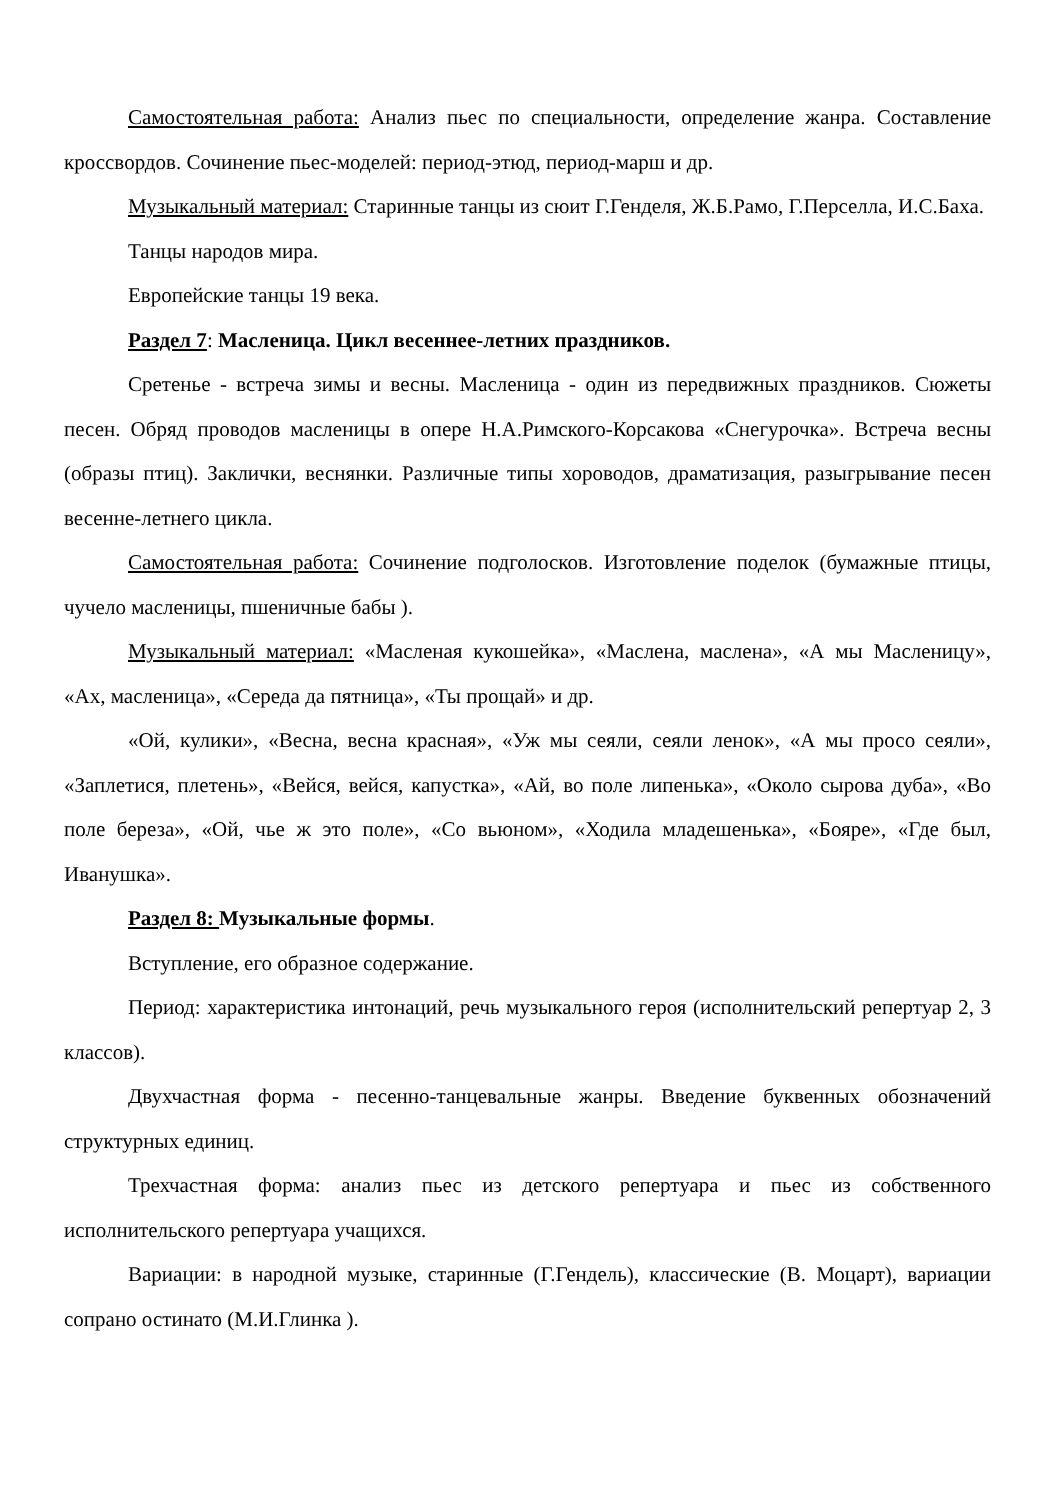Самостоятельная работа: Анализ пьес по специальности, определение жанра. Составление кроссвордов. Сочинение пьес-моделей: период-этюд, период-марш и др.
Музыкальный материал: Старинные танцы из сюит Г.Генделя, Ж.Б.Рамо, Г.Перселла, И.С.Баха.
Танцы народов мира.
Европейские танцы 19 века.
Раздел 7: Масленица. Цикл весеннее-летних праздников.
Сретенье - встреча зимы и весны. Масленица - один из передвижных праздников. Сюжеты песен. Обряд проводов масленицы в опере Н.А.Римского-Корсакова «Снегурочка». Встреча весны (образы птиц). Заклички, веснянки. Различные типы хороводов, драматизация, разыгрывание песен весенне-летнего цикла.
Самостоятельная работа: Сочинение подголосков. Изготовление поделок (бумажные птицы, чучело масленицы, пшеничные бабы ).
Музыкальный материал: «Масленая кукошейка», «Маслена, маслена», «А мы Масленицу», «Ах, масленица», «Середа да пятница», «Ты прощай» и др.
«Ой, кулики», «Весна, весна красная», «Уж мы сеяли, сеяли ленок», «А мы просо сеяли», «Заплетися, плетень», «Вейся, вейся, капустка», «Ай, во поле липенька», «Около сырова дуба», «Во поле береза», «Ой, чье ж это поле», «Со вьюном», «Ходила младешенька», «Бояре», «Где был, Иванушка».
Раздел 8: Музыкальные формы.
Вступление, его образное содержание.
Период: характеристика интонаций, речь музыкального героя (исполнительский репертуар 2, 3 классов).
Двухчастная форма - песенно-танцевальные жанры. Введение буквенных обозначений структурных единиц.
Трехчастная форма: анализ пьес из детского репертуара и пьес из собственного исполнительского репертуара учащихся.
Вариации: в народной музыке, старинные (Г.Гендель), классические (В. Моцарт), вариации сопрано остинато (М.И.Глинка ).